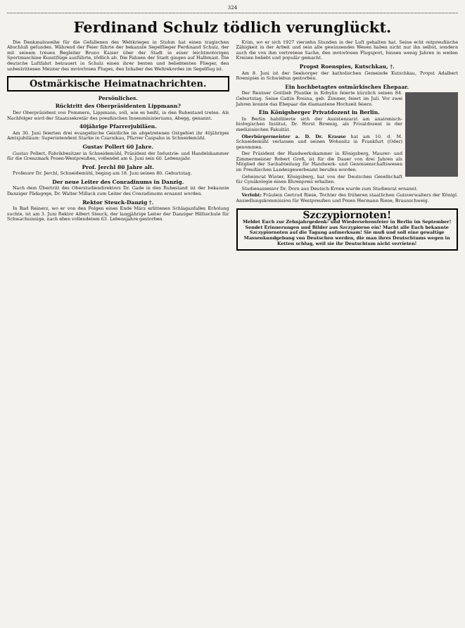324
Ferdinand Schulz tödlich verunglückt.
Die Denkmalsweihe für die Gefallenen des Weltkrieges in Stuhm hat einen tragischen Abschluß gefunden. Während der Feier führte der bekannte Segelflieger Ferdinand Schulz, der mit seinem treuen Begleiter Bruno Kaiser über der Stadt in einer leichtmotorigen Sportmaschine Kunstflüge ausführte, tödlich ab. Die Fahnen der Stadt gingen auf Halbmast. Die deutsche Luftfahrt betrauert in Schulz einen ihrer besten und beliebtesten Flieger, den unbestrittenen Meister des motorlosen Fluges, den Inhaber des Weltrekordes im Segelflug ist.
Ostmärkische Heimatnachrichten.
Persönliches.
Rücktritt des Oberpräsidenten Lippmann?
Der Oberpräsident von Pommern, Lippmann, soll, wie es heißt, in den Ruhestand treten. Als Nachfolger wird der Staatssekretär des preußischen Innenministeriums, Abegg, genannt.
40jährige Pfarrerjubiläen.
Am 30. Juni feierten drei evangelische Geistliche im abgetretenen Ostgebiet ihr 40jähriges Amtsjubiläum: Superintendent Starke in Czarnikau, Pfarrer Caspahn in Schneidemühl.
Gustav Pollert 60 Jahre.
Gustav Pollert, Fabrikbesitzer in Schneidemühl, Präsident der Industrie- und Handelskammer für die Grenzmark Posen-Westpreußen, vollendet am 6. Juni sein 60. Lebensjahr.
Prof. Jerchl 80 Jahre alt.
Professor Dr. Jerchl, Schneidemühl, beging am 18. Juni seinen 80. Geburtstag.
Der neue Leiter des Conradinums in Danzig.
Nach dem Übertritt des Oberstudiendirektors Dr. Gade in den Ruhestand ist der bekannte Danziger Pädagoge, Dr. Walter Millack zum Leiter des Conradinums ernannt worden.
Rektor Steuck-Danzig †.
In Bad Reinerz, wo er von den Folgen eines Ende März erlittenen Schlaganfalles Erholung suchte, ist am 3. Juni Rektor Albert Steuck, der langjährige Leiter der Danziger Hilfsschule für Schwachsinnige, nach eben vollendetem 63. Lebensjahre gestorben.
Krim, wo er sich 1927 vierzehn Stunden in der Luft gehalten hat. Seine echt ostpreußische Zähigkeit in der Arbeit und sein alle gewinnendes Wesen haben nicht nur ihn selbst, sondern auch die von ihm vertretene Sache, den motorlosen Flugsport, binnen wenig Jahren in weiten Kreisen beliebt und populär gemacht.
Propst Roenspies, Kutschkau, †.
Am 8. Juni ist der Seelsorger der katholischen Gemeinde Kutschkau, Propst Adalbert Roenspies in Schwiebus gestorben.
Ein hochbetagtes ostmärkisches Ehepaar.
Der Rentner Gottlieb Pluntke in Kobylin feierte kürzlich seinen 84. Geburtstag. Seine Gattin Rosina, geb. Zimmer, feiert im Juli. Vor zwei Jahren konnte das Ehepaar die diamantene Hochzeit feiern.
Ein Königsberger Privatdozent in Berlin.
In Berlin habilitierte sich der Assistenzarzt am anatomisch-biologischen Institut, Dr. Horst Broenig, als Privatdozent in der medizinischen Fakultät.
Oberbürgermeister a. D. Dr. Krause hat am 10. d. M. Schneidemühl verlassen und seinen Wohnsitz in Frankfurt (Oder) genommen.
Der Präsident der Handwerkskammer in Königsberg, Maurer- und Zimmermeister Robert Groß, ist für die Dauer von drei Jahren als Mitglied der Sachabteilung für Handwerk- und Genossenschaftswesen im Preußischen Landesgewerbeamt berufen worden.
Geheimrat Winter, Königsberg, hat von der Deutschen Gesellschaft für Gynäkologie einen Ehrenpreis erhalten.
Studienassessor Dr. Dorn aus Deutsch-Krone wurde zum Studienrat ernannt.
Verlobt: Fräulein Gertrud Riese, Tochter des früheren staatlichen Gutsverwalters der Königl. Ansiedlungskommission für Westpreußen und Posen Hermann Riese, Braunschweig.
Szczypiornoten!
Meldet Euch zur Zehnjahrgedenk- und Wiedersehensfeier in Berlin im September! Sendet Erinnerungen und Bilder aus Szczypiorno ein! Macht alle Euch bekannte Szczypiornoten auf die Tagung aufmerksam! Sie muß und soll eine gewaltige Massenkundgebung von Deutschen werden, die man ihres Deutschtums wegen in Ketten schlug, weil sie ihr Deutschtum nicht verrieten!